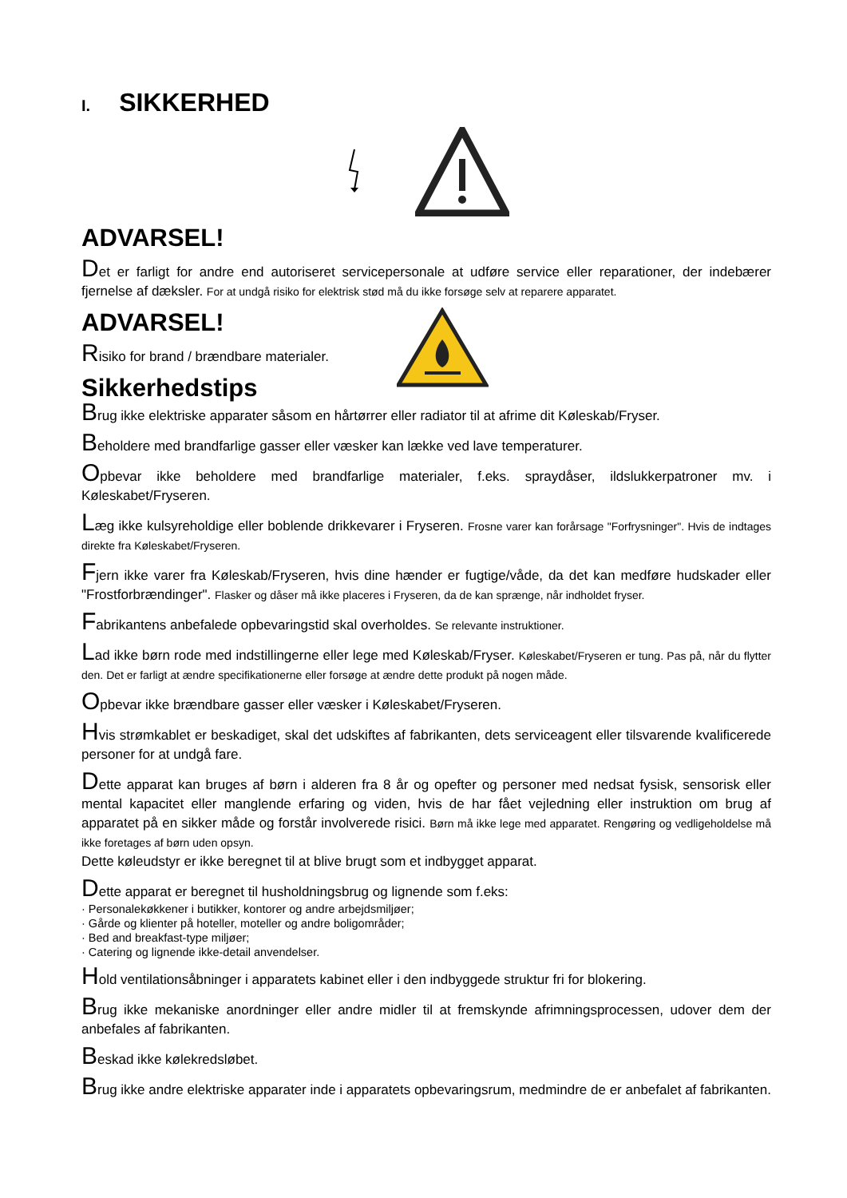I. SIKKERHED
ADVARSEL!
Det er farligt for andre end autoriseret servicepersonale at udføre service eller reparationer, der indebærer fjernelse af dæksler. For at undgå risiko for elektrisk stød må du ikke forsøge selv at reparere apparatet.
ADVARSEL!
Risiko for brand / brændbare materialer.
Sikkerhedstips
Brug ikke elektriske apparater såsom en hårtørrer eller radiator til at afrime dit Køleskab/Fryser.
Beholdere med brandfarlige gasser eller væsker kan lække ved lave temperaturer.
Opbevar ikke beholdere med brandfarlige materialer, f.eks. spraydåser, ildslukkerpatroner mv. i Køleskabet/Fryseren.
Læg ikke kulsyreholdige eller boblende drikkevarer i Fryseren. Frosne varer kan forårsage "Forfrysninger". Hvis de indtages direkte fra Køleskabet/Fryseren.
Fjern ikke varer fra Køleskab/Fryseren, hvis dine hænder er fugtige/våde, da det kan medføre hudskader eller "Frostforbrændinger". Flasker og dåser må ikke placeres i Fryseren, da de kan sprænge, når indholdet fryser.
Fabrikantens anbefalede opbevaringstid skal overholdes. Se relevante instruktioner.
Lad ikke børn rode med indstillingerne eller lege med Køleskab/Fryser. Køleskabet/Fryseren er tung. Pas på, når du flytter den. Det er farligt at ændre specifikationerne eller forsøge at ændre dette produkt på nogen måde.
Opbevar ikke brændbare gasser eller væsker i Køleskabet/Fryseren.
Hvis strømkablet er beskadiget, skal det udskiftes af fabrikanten, dets serviceagent eller tilsvarende kvalificerede personer for at undgå fare.
Dette apparat kan bruges af børn i alderen fra 8 år og opefter og personer med nedsat fysisk, sensorisk eller mental kapacitet eller manglende erfaring og viden, hvis de har fået vejledning eller instruktion om brug af apparatet på en sikker måde og forstår involverede risici. Børn må ikke lege med apparatet. Rengøring og vedligeholdelse må ikke foretages af børn uden opsyn.
Dette køleudstyr er ikke beregnet til at blive brugt som et indbygget apparat.
Dette apparat er beregnet til husholdningsbrug og lignende som f.eks:
· Personalekøkkener i butikker, kontorer og andre arbejdsmiljøer;
· Gårde og klienter på hoteller, moteller og andre boligområder;
· Bed and breakfast-type miljøer;
· Catering og lignende ikke-detail anvendelser.
Hold ventilationsåbninger i apparatets kabinet eller i den indbyggede struktur fri for blokering.
Brug ikke mekaniske anordninger eller andre midler til at fremskynde afrimningsprocessen, udover dem der anbefales af fabrikanten.
Beskad ikke kølekredsløbet.
Brug ikke andre elektriske apparater inde i apparatets opbevaringsrum, medmindre de er anbefalet af fabrikanten.